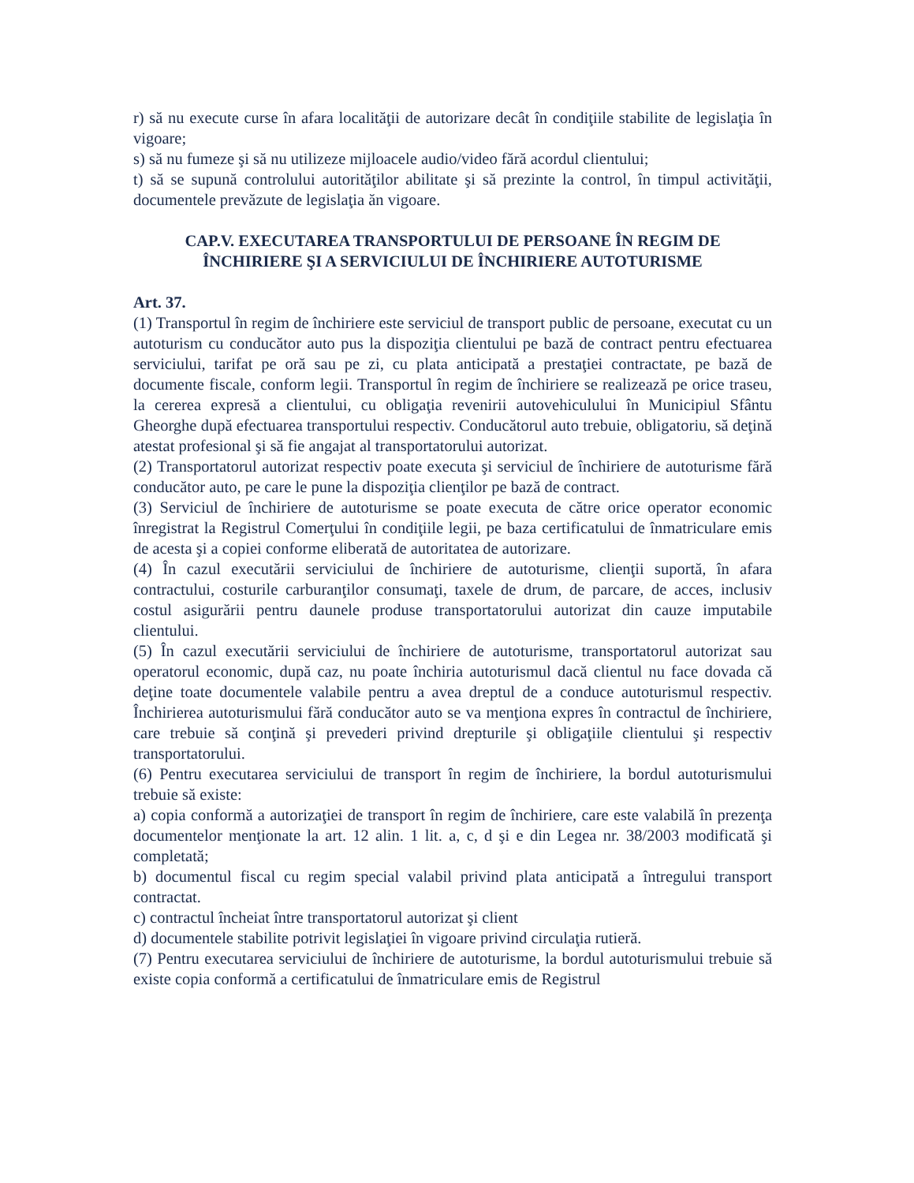r) să nu execute curse în afara localităţii de autorizare decât în condiţiile stabilite de legislaţia în vigoare;
s) să nu fumeze şi să nu utilizeze mijloacele audio/video fără acordul clientului;
t) să se supună controlului autorităţilor abilitate şi să prezinte la control, în timpul activităţii, documentele prevăzute de legislaţia ăn vigoare.
CAP.V. EXECUTAREA TRANSPORTULUI DE PERSOANE ÎN REGIM DE ÎNCHIRIERE ŞI A SERVICIULUI DE ÎNCHIRIERE AUTOTURISME
Art. 37.
(1) Transportul în regim de închiriere este serviciul de transport public de persoane, executat cu un autoturism cu conducător auto pus la dispoziţia clientului pe bază de contract pentru efectuarea serviciului, tarifat pe oră sau pe zi, cu plata anticipată a prestaţiei contractate, pe bază de documente fiscale, conform legii. Transportul în regim de închiriere se realizează pe orice traseu, la cererea expresă a clientului, cu obligaţia revenirii autovehiculului în Municipiul Sfântu Gheorghe după efectuarea transportului respectiv. Conducătorul auto trebuie, obligatoriu, să deţină atestat profesional şi să fie angajat al transportatorului autorizat.
(2) Transportatorul autorizat respectiv poate executa şi serviciul de închiriere de autoturisme fără conducător auto, pe care le pune la dispoziţia clienţilor pe bază de contract.
(3) Serviciul de închiriere de autoturisme se poate executa de către orice operator economic înregistrat la Registrul Comerţului în condiţiile legii, pe baza certificatului de înmatriculare emis de acesta şi a copiei conforme eliberată de autoritatea de autorizare.
(4) În cazul executării serviciului de închiriere de autoturisme, clienţii suportă, în afara contractului, costurile carburanţilor consumaţi, taxele de drum, de parcare, de acces, inclusiv costul asigurării pentru daunele produse transportatorului autorizat din cauze imputabile clientului.
(5) În cazul executării serviciului de închiriere de autoturisme, transportatorul autorizat sau operatorul economic, după caz, nu poate închiria autoturismul dacă clientul nu face dovada că deţine toate documentele valabile pentru a avea dreptul de a conduce autoturismul respectiv. Închirierea autoturismului fără conducător auto se va menţiona expres în contractul de închiriere, care trebuie să conţină şi prevederi privind drepturile şi obligaţiile clientului şi respectiv transportatorului.
(6) Pentru executarea serviciului de transport în regim de închiriere, la bordul autoturismului trebuie să existe:
a) copia conformă a autorizaţiei de transport în regim de închiriere, care este valabilă în prezenţa documentelor menţionate la art. 12 alin. 1 lit. a, c, d şi e din Legea nr. 38/2003 modificată şi completată;
b) documentul fiscal cu regim special valabil privind plata anticipată a întregului transport contractat.
c) contractul încheiat între transportatorul autorizat şi client
d) documentele stabilite potrivit legislaţiei în vigoare privind circulaţia rutieră.
(7) Pentru executarea serviciului de închiriere de autoturisme, la bordul autoturismului trebuie să existe copia conformă a certificatului de înmatriculare emis de Registrul